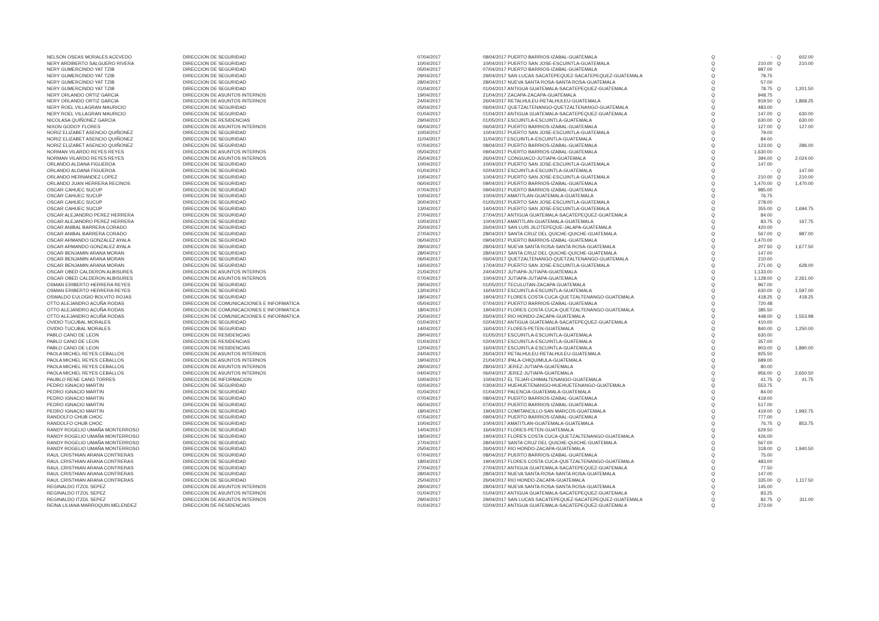| NELSON OSEAS MORALES ACEVEDO | DIRECCION DE SEGURIDAD | 07/04/2017 | 08/04/2017 PUERTO BARRIOS-IZABAL-GUATEMALA | Q | - | Q | 602.00 |
| NERY ARDIBERTO SALGUERO RIVERA | DIRECCION DE SEGURIDAD | 10/04/2017 | 10/04/2017 PUERTO SAN JOSE-ESCUINTLA-GUATEMALA | Q | 210.00 | Q | 210.00 |
| NERY GUMERCINDO YAT TZIB | DIRECCION DE SEGURIDAD | 05/04/2017 | 07/04/2017 PUERTO BARRIOS-IZABAL-GUATEMALA | Q | 987.00 | | |
| NERY GUMERCINDO YAT TZIB | DIRECCION DE SEGURIDAD | 29/04/2017 | 29/04/2017 SAN LUCAS SACATEPEQUEZ-SACATEPEQUEZ-GUATEMALA | Q | 78.75 | | |
| NERY GUMERCINDO YAT TZIB | DIRECCION DE SEGURIDAD | 28/04/2017 | 28/04/2017 NUEVA SANTA ROSA-SANTA ROSA-GUATEMALA | Q | 57.00 | | |
| NERY GUMERCINDO YAT TZIB | DIRECCION DE SEGURIDAD | 01/04/2017 | 01/04/2017 ANTIGUA GUATEMALA-SACATEPEQUEZ-GUATEMALA | Q | 78.75 | Q | 1,201.50 |
| NERY ORLANDO ORTIZ GARCIA | DIRECCION DE ASUNTOS INTERNOS | 19/04/2017 | 21/04/2017 ZACAPA-ZACAPA-GUATEMALA | Q | 948.75 | | |
| NERY ORLANDO ORTIZ GARCIA | DIRECCION DE ASUNTOS INTERNOS | 24/04/2017 | 26/04/2017 RETALHULEU-RETALHULEU-GUATEMALA | Q | 919.50 | Q | 1,868.25 |
| NERY ROEL VILLAGRAN MAURICIO | DIRECCION DE SEGURIDAD | 05/04/2017 | 06/04/2017 QUETZALTENANGO-QUETZALTENANGO-GUATEMALA | Q | 483.00 | | |
| NERY ROEL VILLAGRAN MAURICIO | DIRECCION DE SEGURIDAD | 01/04/2017 | 01/04/2017 ANTIGUA GUATEMALA-SACATEPEQUEZ-GUATEMALA | Q | 147.00 | Q | 630.00 |
| NICOLASA QUIÑONEZ GARCIA | DIRECCION DE RESIDENCIAS | 29/04/2017 | 01/05/2017 ESCUINTLA-ESCUINTLA-GUATEMALA | Q | 630.00 | Q | 630.00 |
| NIXON GODOY FLORES | DIRECCION DE ASUNTOS INTERNOS | 06/04/2017 | 06/04/2017 PUERTO BARRIOS-IZABAL-GUATEMALA | Q | 127.00 | Q | 127.00 |
| NORIZ ELIZABET ASENCIO QUIÑONEZ | DIRECCION DE SEGURIDAD | 10/04/2017 | 10/04/2017 PUERTO SAN JOSE-ESCUINTLA-GUATEMALA | Q | 79.00 | | |
| NORIZ ELIZABET ASENCIO QUIÑONEZ | DIRECCION DE SEGURIDAD | 11/04/2017 | 11/04/2017 ESCUINTLA-ESCUINTLA-GUATEMALA | Q | 84.00 | | |
| NORIZ ELIZABET ASENCIO QUIÑONEZ | DIRECCION DE SEGURIDAD | 07/04/2017 | 08/04/2017 PUERTO BARRIOS-IZABAL-GUATEMALA | Q | 123.00 | Q | 286.00 |
| NORMAN VILARDO REYES REYES | DIRECCION DE ASUNTOS INTERNOS | 05/04/2017 | 09/04/2017 PUERTO BARRIOS-IZABAL-GUATEMALA | Q | 1,630.00 | | |
| NORMAN VILARDO REYES REYES | DIRECCION DE ASUNTOS INTERNOS | 25/04/2017 | 26/04/2017 CONGUACO-JUTIAPA-GUATEMALA | Q | 394.00 | Q | 2,024.00 |
| ORLANDO ALDANA FIGUEROA | DIRECCION DE SEGURIDAD | 10/04/2017 | 10/04/2017 PUERTO SAN JOSE-ESCUINTLA-GUATEMALA | Q | 147.00 | | |
| ORLANDO ALDANA FIGUEROA | DIRECCION DE SEGURIDAD | 01/04/2017 | 02/04/2017 ESCUINTLA-ESCUINTLA-GUATEMALA | Q | - | Q | 147.00 |
| ORLANDO HERNANDEZ LOPEZ | DIRECCION DE SEGURIDAD | 10/04/2017 | 10/04/2017 PUERTO SAN JOSE-ESCUINTLA-GUATEMALA | Q | 210.00 | Q | 210.00 |
| ORLANDO JUAN HERRERA RECINOS | DIRECCION DE SEGURIDAD | 06/04/2017 | 09/04/2017 PUERTO BARRIOS-IZABAL-GUATEMALA | Q | 1,470.00 | Q | 1,470.00 |
| OSCAR CAHUEC SUCUP | DIRECCION DE SEGURIDAD | 07/04/2017 | 09/04/2017 PUERTO BARRIOS-IZABAL-GUATEMALA | Q | 985.00 | | |
| OSCAR CAHUEC SUCUP | DIRECCION DE SEGURIDAD | 10/04/2017 | 10/04/2017 AMATITLAN-GUATEMALA-GUATEMALA | Q | 76.75 | | |
| OSCAR CAHUEC SUCUP | DIRECCION DE SEGURIDAD | 30/04/2017 | 01/05/2017 PUERTO SAN JOSE-ESCUINTLA-GUATEMALA | Q | 278.00 | | |
| OSCAR CAHUEC SUCUP | DIRECCION DE SEGURIDAD | 13/04/2017 | 14/04/2017 PUERTO SAN JOSE-ESCUINTLA-GUATEMALA | Q | 355.00 | Q | 1,694.75 |
| OSCAR ALEJANDRO PEREZ HERRERA | DIRECCION DE SEGURIDAD | 27/04/2017 | 27/04/2017 ANTIGUA GUATEMALA-SACATEPEQUEZ-GUATEMALA | Q | 84.00 | | |
| OSCAR ALEJANDRO PEREZ HERRERA | DIRECCION DE SEGURIDAD | 10/04/2017 | 10/04/2017 AMATITLAN-GUATEMALA-GUATEMALA | Q | 83.75 | Q | 167.75 |
| OSCAR ANIBAL BARRERA CORADO | DIRECCION DE SEGURIDAD | 25/04/2017 | 26/04/2017 SAN LUIS JILOTEPEQUE-JALAPA-GUATEMALA | Q | 420.00 | | |
| OSCAR ANIBAL BARRERA CORADO | DIRECCION DE SEGURIDAD | 27/04/2017 | 28/04/2017 SANTA CRUZ DEL QUICHE-QUICHE-GUATEMALA | Q | 567.00 | Q | 987.00 |
| OSCAR ARMANDO GONZALEZ AYALA | DIRECCION DE SEGURIDAD | 06/04/2017 | 09/04/2017 PUERTO BARRIOS-IZABAL-GUATEMALA | Q | 1,470.00 | | |
| OSCAR ARMANDO GONZALEZ AYALA | DIRECCION DE SEGURIDAD | 28/04/2017 | 28/04/2017 NUEVA SANTA ROSA-SANTA ROSA-GUATEMALA | Q | 207.50 | Q | 1,677.50 |
| OSCAR BENJAMIN ARANA MORAN | DIRECCION DE SEGURIDAD | 28/04/2017 | 28/04/2017 SANTA CRUZ DEL QUICHE-QUICHE-GUATEMALA | Q | 147.00 | | |
| OSCAR BENJAMIN ARANA MORAN | DIRECCION DE SEGURIDAD | 06/04/2017 | 06/04/2017 QUETZALTENANGO-QUETZALTENANGO-GUATEMALA | Q | 210.00 | | |
| OSCAR BENJAMIN ARANA MORAN | DIRECCION DE SEGURIDAD | 16/04/2017 | 17/04/2017 PUERTO SAN JOSE-ESCUINTLA-GUATEMALA | Q | 271.00 | Q | 628.00 |
| OSCAR OBED CALDERON ALBISURES | DIRECCION DE ASUNTOS INTERNOS | 21/04/2017 | 24/04/2017 JUTIAPA-JUTIAPA-GUATEMALA | Q | 1,133.00 | | |
| OSCAR OBED CALDERON ALBISURES | DIRECCION DE ASUNTOS INTERNOS | 07/04/2017 | 10/04/2017 JUTIAPA-JUTIAPA-GUATEMALA | Q | 1,128.00 | Q | 2,261.00 |
| OSMAN ERIBERTO HERRERA REYES | DIRECCION DE SEGURIDAD | 29/04/2017 | 01/05/2017 TECULUTAN-ZACAPA-GUATEMALA | Q | 967.00 | | |
| OSMAN ERIBERTO HERRERA REYES | DIRECCION DE SEGURIDAD | 13/04/2017 | 16/04/2017 ESCUINTLA-ESCUINTLA-GUATEMALA | Q | 630.00 | Q | 1,597.00 |
| OSWALDO EULOGIO BOLVITO ROJAS | DIRECCION DE SEGURIDAD | 18/04/2017 | 19/04/2017 FLORES COSTA CUCA-QUETZALTENANGO-GUATEMALA | Q | 418.25 | Q | 418.25 |
| OTTO ALEJANDRO ACUÑA RODAS | DIRECCION DE COMUNICACIONES E INFORMATICA | 05/04/2017 | 07/04/2017 PUERTO BARRIOS-IZABAL-GUATEMALA | Q | 720.48 | | |
| OTTO ALEJANDRO ACUÑA RODAS | DIRECCION DE COMUNICACIONES E INFORMATICA | 18/04/2017 | 19/04/2017 FLORES COSTA CUCA-QUETZALTENANGO-GUATEMALA | Q | 385.50 | | |
| OTTO ALEJANDRO ACUÑA RODAS | DIRECCION DE COMUNICACIONES E INFORMATICA | 25/04/2017 | 26/04/2017 RIO HONDO-ZACAPA-GUATEMALA | Q | 448.00 | Q | 1,553.98 |
| OVIDIO TUCUBAL MORALES | DIRECCION DE SEGURIDAD | 01/04/2017 | 02/04/2017 ANTIGUA GUATEMALA-SACATEPEQUEZ-GUATEMALA | Q | 410.00 | | |
| OVIDIO TUCUBAL MORALES | DIRECCION DE SEGURIDAD | 14/04/2017 | 16/04/2017 FLORES-PETEN-GUATEMALA | Q | 840.00 | Q | 1,250.00 |
| PABLO CANO DE LEON | DIRECCION DE RESIDENCIAS | 29/04/2017 | 01/05/2017 ESCUINTLA-ESCUINTLA-GUATEMALA | Q | 630.00 | | |
| PABLO CANO DE LEON | DIRECCION DE RESIDENCIAS | 01/04/2017 | 02/04/2017 ESCUINTLA-ESCUINTLA-GUATEMALA | Q | 357.00 | | |
| PABLO CANO DE LEON | DIRECCION DE RESIDENCIAS | 12/04/2017 | 16/04/2017 ESCUINTLA-ESCUINTLA-GUATEMALA | Q | 903.00 | Q | 1,890.00 |
| PAOLA MICHEL REYES CEBALLOS | DIRECCION DE ASUNTOS INTERNOS | 24/04/2017 | 26/04/2017 RETALHULEU-RETALHULEU-GUATEMALA | Q | 925.50 | | |
| PAOLA MICHEL REYES CEBALLOS | DIRECCION DE ASUNTOS INTERNOS | 19/04/2017 | 21/04/2017 IPALA-CHIQUIMULA-GUATEMALA | Q | 689.00 | | |
| PAOLA MICHEL REYES CEBALLOS | DIRECCION DE ASUNTOS INTERNOS | 28/04/2017 | 28/04/2017 JEREZ-JUTIAPA-GUATEMALA | Q | 80.00 | | |
| PAOLA MICHEL REYES CEBALLOS | DIRECCION DE ASUNTOS INTERNOS | 04/04/2017 | 06/04/2017 JEREZ-JUTIAPA-GUATEMALA | Q | 956.00 | Q | 2,650.50 |
| PAUBLO RENE CANO TORRES | DIRECCION DE INFORMACION | 10/04/2017 | 10/04/2017 EL TEJAR-CHIMALTENANGO-GUATEMALA | Q | 41.75 | Q | 41.75 |
| PEDRO IGNACIO MARTIN | DIRECCION DE SEGURIDAD | 02/04/2017 | 03/04/2017 HUEHUETENANGO-HUEHUETENANGO-GUATEMALA | Q | 553.75 | | |
| PEDRO IGNACIO MARTIN | DIRECCION DE SEGURIDAD | 01/04/2017 | 01/04/2017 PALENCIA-GUATEMALA-GUATEMALA | Q | 84.00 | | |
| PEDRO IGNACIO MARTIN | DIRECCION DE SEGURIDAD | 07/04/2017 | 08/04/2017 PUERTO BARRIOS-IZABAL-GUATEMALA | Q | 419.00 | | |
| PEDRO IGNACIO MARTIN | DIRECCION DE SEGURIDAD | 06/04/2017 | 07/04/2017 PUERTO BARRIOS-IZABAL-GUATEMALA | Q | 517.00 | | |
| PEDRO IGNACIO MARTIN | DIRECCION DE SEGURIDAD | 18/04/2017 | 19/04/2017 COMITANCILLO-SAN MARCOS-GUATEMALA | Q | 419.00 | Q | 1,992.75 |
| RANDOLFO CHUB CHOC | DIRECCION DE SEGURIDAD | 07/04/2017 | 09/04/2017 PUERTO BARRIOS-IZABAL-GUATEMALA | Q | 777.00 | | |
| RANDOLFO CHUB CHOC | DIRECCION DE SEGURIDAD | 10/04/2017 | 10/04/2017 AMATITLAN-GUATEMALA-GUATEMALA | Q | 76.75 | Q | 853.75 |
| RANDY ROGELIO UMAÑA MONTERROSO | DIRECCION DE SEGURIDAD | 14/04/2017 | 16/04/2017 FLORES-PETEN-GUATEMALA | Q | 629.50 | | |
| RANDY ROGELIO UMAÑA MONTERROSO | DIRECCION DE SEGURIDAD | 18/04/2017 | 19/04/2017 FLORES COSTA CUCA-QUETZALTENANGO-GUATEMALA | Q | 426.00 | | |
| RANDY ROGELIO UMAÑA MONTERROSO | DIRECCION DE SEGURIDAD | 27/04/2017 | 28/04/2017 SANTA CRUZ DEL QUICHE-QUICHE-GUATEMALA | Q | 567.00 | | |
| RANDY ROGELIO UMAÑA MONTERROSO | DIRECCION DE SEGURIDAD | 25/04/2017 | 26/04/2017 RIO HONDO-ZACAPA-GUATEMALA | Q | 318.00 | Q | 1,940.50 |
| RAUL CRISTHIAN ARANA CONTRERAS | DIRECCION DE SEGURIDAD | 07/04/2017 | 08/04/2017 PUERTO BARRIOS-IZABAL-GUATEMALA | Q | 75.00 | | |
| RAUL CRISTHIAN ARANA CONTRERAS | DIRECCION DE SEGURIDAD | 18/04/2017 | 19/04/2017 FLORES COSTA CUCA-QUETZALTENANGO-GUATEMALA | Q | 483.00 | | |
| RAUL CRISTHIAN ARANA CONTRERAS | DIRECCION DE SEGURIDAD | 27/04/2017 | 27/04/2017 ANTIGUA GUATEMALA-SACATEPEQUEZ-GUATEMALA | Q | 77.50 | | |
| RAUL CRISTHIAN ARANA CONTRERAS | DIRECCION DE SEGURIDAD | 28/04/2017 | 28/04/2017 NUEVA SANTA ROSA-SANTA ROSA-GUATEMALA | Q | 147.00 | | |
| RAUL CRISTHIAN ARANA CONTRERAS | DIRECCION DE SEGURIDAD | 25/04/2017 | 26/04/2017 RIO HONDO-ZACAPA-GUATEMALA | Q | 335.00 | Q | 1,117.50 |
| REGINALDO ITZOL SEPEZ | DIRECCION DE ASUNTOS INTERNOS | 28/04/2017 | 28/04/2017 NUEVA SANTA ROSA-SANTA ROSA-GUATEMALA | Q | 145.00 | | |
| REGINALDO ITZOL SEPEZ | DIRECCION DE ASUNTOS INTERNOS | 01/04/2017 | 01/04/2017 ANTIGUA GUATEMALA-SACATEPEQUEZ-GUATEMALA | Q | 83.25 | | |
| REGINALDO ITZOL SEPEZ | DIRECCION DE ASUNTOS INTERNOS | 29/04/2017 | 29/04/2017 SAN LUCAS SACATEPEQUEZ-SACATEPEQUEZ-GUATEMALA | Q | 82.75 | Q | 311.00 |
| REINA LILIANA MARROQUIN MELENDEZ | DIRECCION DE RESIDENCIAS | 01/04/2017 | 02/04/2017 ANTIGUA GUATEMALA-SACATEPEQUEZ-GUATEMALA | Q | 273.00 | | |